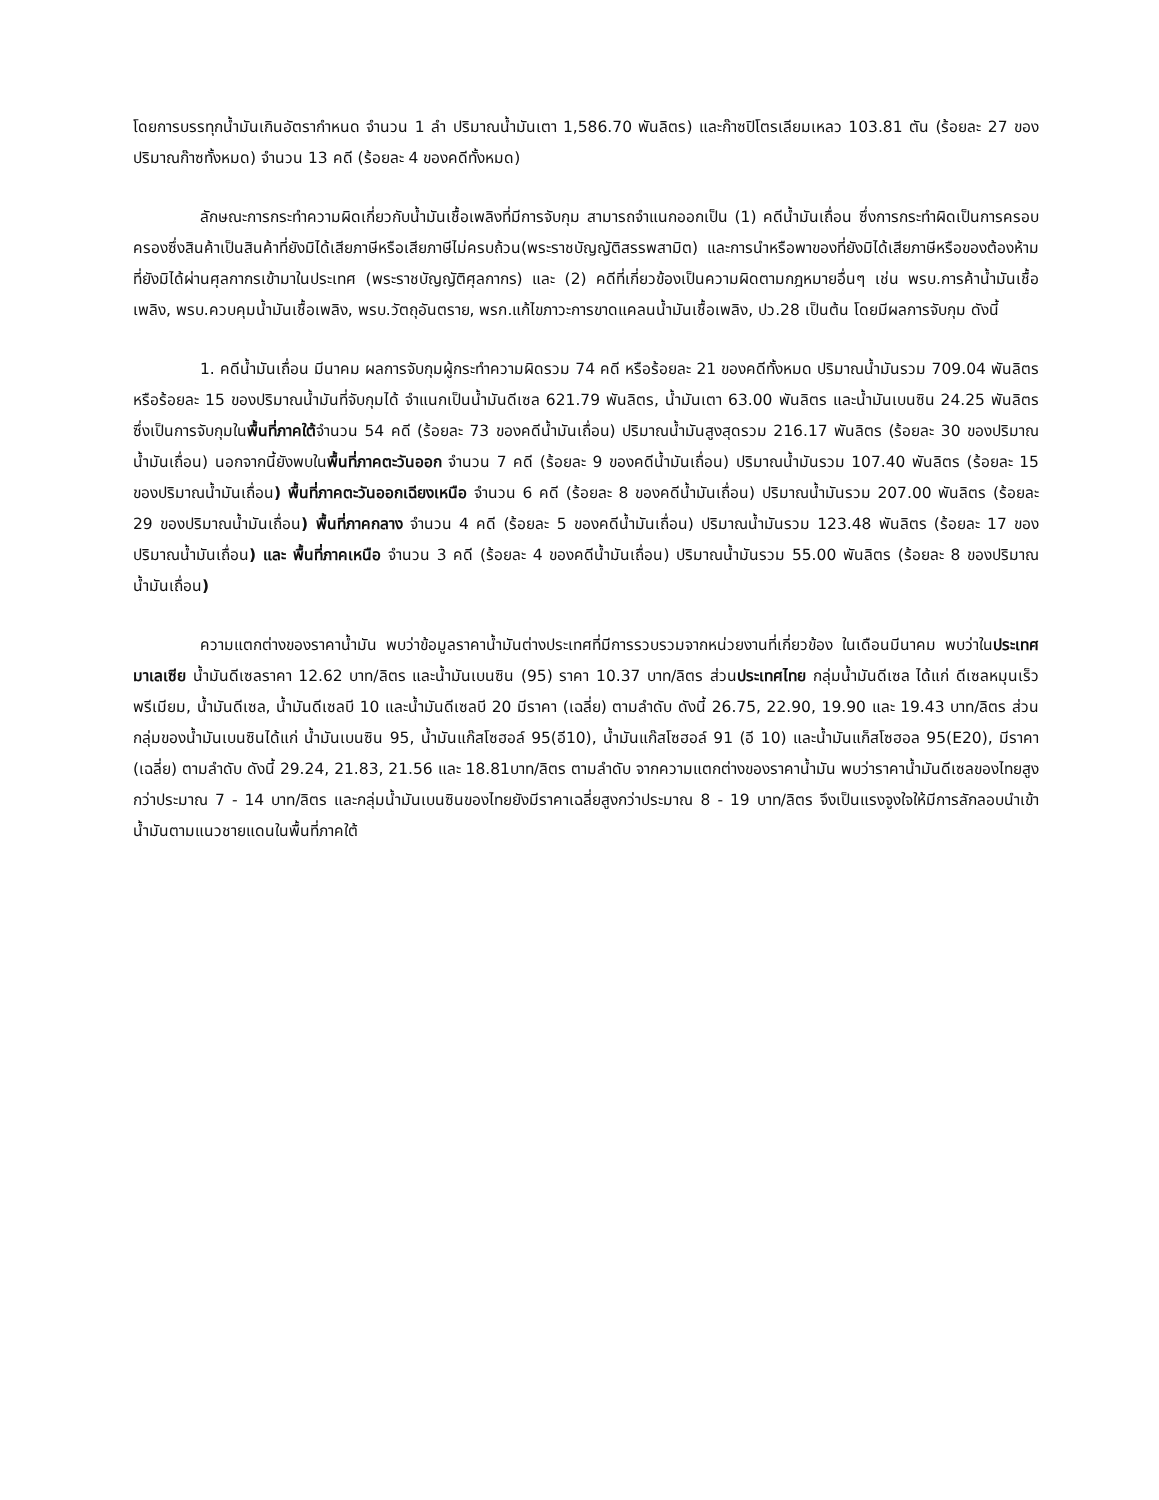โดยการบรรทุกน้ำมันเกินอัตรากำหนด จำนวน 1 ลำ ปริมาณน้ำมันเตา 1,586.70 พันลิตร) และก๊าซปิโตรเลียมเหลว 103.81 ตัน (ร้อยละ 27 ของปริมาณก๊าซทั้งหมด) จำนวน 13 คดี (ร้อยละ 4 ของคดีทั้งหมด)
ลักษณะการกระทำความผิดเกี่ยวกับน้ำมันเชื้อเพลิงที่มีการจับกุม สามารถจำแนกออกเป็น (1) คดีน้ำมันเถื่อน ซึ่งการกระทำผิดเป็นการครอบครองซึ่งสินค้าเป็นสินค้าที่ยังมิได้เสียภาษีหรือเสียภาษีไม่ครบถ้วน(พระราชบัญญัติสรรพสามิต) และการนำหรือพาของที่ยังมิได้เสียภาษีหรือของต้องห้ามที่ยังมิได้ผ่านศุลกากรเข้ามาในประเทศ (พระราชบัญญัติศุลกากร) และ (2) คดีที่เกี่ยวข้องเป็นความผิดตามกฎหมายอื่นๆ เช่น พรบ.การค้าน้ำมันเชื้อเพลิง, พรบ.ควบคุมน้ำมันเชื้อเพลิง, พรบ.วัตถุอันตราย, พรก.แก้ไขภาวะการขาดแคลนน้ำมันเชื้อเพลิง, ปว.28 เป็นต้น โดยมีผลการจับกุม ดังนี้
1. คดีน้ำมันเถื่อน มีนาคม ผลการจับกุมผู้กระทำความผิดรวม 74 คดี หรือร้อยละ 21 ของคดีทั้งหมด ปริมาณน้ำมันรวม 709.04 พันลิตร หรือร้อยละ 15 ของปริมาณน้ำมันที่จับกุมได้ จำแนกเป็นน้ำมันดีเซล 621.79 พันลิตร, น้ำมันเตา 63.00 พันลิตร และน้ำมันเบนซิน 24.25 พันลิตร ซึ่งเป็นการจับกุมในพื้นที่ภาคใต้จำนวน 54 คดี (ร้อยละ 73 ของคดีน้ำมันเถื่อน) ปริมาณน้ำมันสูงสุดรวม 216.17 พันลิตร (ร้อยละ 30 ของปริมาณน้ำมันเถื่อน) นอกจากนี้ยังพบในพื้นที่ภาคตะวันออก จำนวน 7 คดี (ร้อยละ 9 ของคดีน้ำมันเถื่อน) ปริมาณน้ำมันรวม 107.40 พันลิตร (ร้อยละ 15 ของปริมาณน้ำมันเถื่อน) พื้นที่ภาคตะวันออกเฉียงเหนือ จำนวน 6 คดี (ร้อยละ 8 ของคดีน้ำมันเถื่อน) ปริมาณน้ำมันรวม 207.00 พันลิตร (ร้อยละ 29 ของปริมาณน้ำมันเถื่อน) พื้นที่ภาคกลาง จำนวน 4 คดี (ร้อยละ 5 ของคดีน้ำมันเถื่อน) ปริมาณน้ำมันรวม 123.48 พันลิตร (ร้อยละ 17 ของปริมาณน้ำมันเถื่อน) และ พื้นที่ภาคเหนือ จำนวน 3 คดี (ร้อยละ 4 ของคดีน้ำมันเถื่อน) ปริมาณน้ำมันรวม 55.00 พันลิตร (ร้อยละ 8 ของปริมาณน้ำมันเถื่อน)
ความแตกต่างของราคาน้ำมัน พบว่าข้อมูลราคาน้ำมันต่างประเทศที่มีการรวบรวมจากหน่วยงานที่เกี่ยวข้อง ในเดือนมีนาคม พบว่าในประเทศมาเลเซีย น้ำมันดีเซลราคา 12.62 บาท/ลิตร และน้ำมันเบนซิน (95) ราคา 10.37 บาท/ลิตร ส่วนประเทศไทย กลุ่มน้ำมันดีเซล ได้แก่ ดีเซลหมุนเร็ว พรีเมียม, น้ำมันดีเซล, น้ำมันดีเซลบี 10 และน้ำมันดีเซลบี 20 มีราคา (เฉลี่ย) ตามลำดับ ดังนี้ 26.75, 22.90, 19.90 และ 19.43 บาท/ลิตร ส่วนกลุ่มของน้ำมันเบนซินได้แก่ น้ำมันเบนซิน 95, น้ำมันแก๊สโซฮอล์ 95(อี10), น้ำมันแก๊สโซฮอล์ 91 (อี 10) และน้ำมันแก็สโซฮอล 95(E20), มีราคา (เฉลี่ย) ตามลำดับ ดังนี้ 29.24, 21.83, 21.56 และ 18.81บาท/ลิตร ตามลำดับ จากความแตกต่างของราคาน้ำมัน พบว่าราคาน้ำมันดีเซลของไทยสูงกว่าประมาณ 7 - 14 บาท/ลิตร และกลุ่มน้ำมันเบนซินของไทยยังมีราคาเฉลี่ยสูงกว่าประมาณ 8 - 19 บาท/ลิตร จึงเป็นแรงจูงใจให้มีการลักลอบนำเข้าน้ำมันตามแนวชายแดนในพื้นที่ภาคใต้